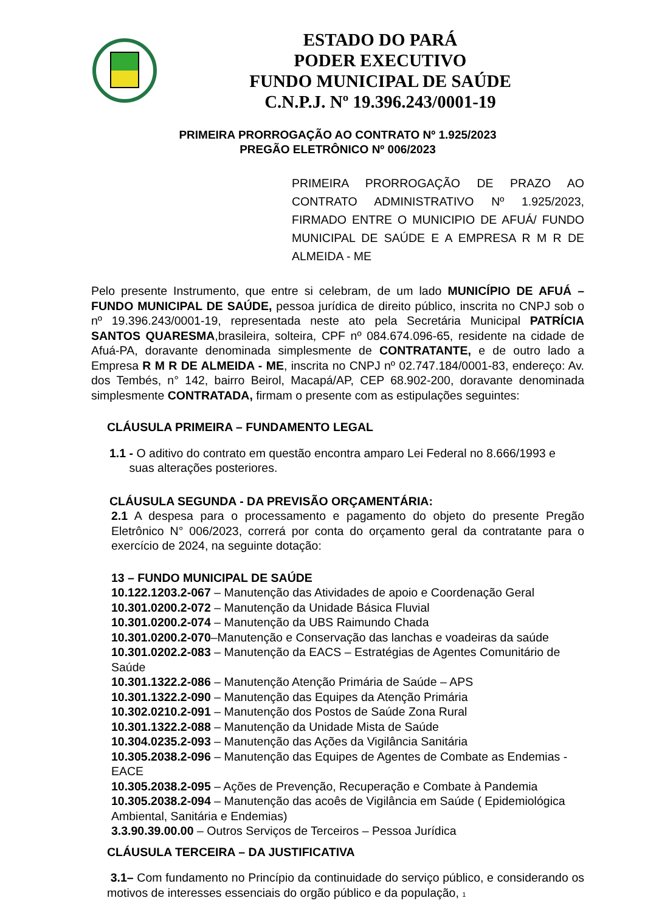ESTADO DO PARÁ
PODER EXECUTIVO
FUNDO MUNICIPAL DE SAÚDE
C.N.P.J. Nº 19.396.243/0001-19
PRIMEIRA PRORROGAÇÃO AO CONTRATO Nº 1.925/2023
PREGÃO ELETRÔNICO Nº 006/2023
PRIMEIRA PRORROGAÇÃO DE PRAZO AO CONTRATO ADMINISTRATIVO Nº 1.925/2023, FIRMADO ENTRE O MUNICIPIO DE AFUÁ/ FUNDO MUNICIPAL DE SAÚDE E A EMPRESA R M R DE ALMEIDA - ME
Pelo presente Instrumento, que entre si celebram, de um lado MUNICÍPIO DE AFUÁ – FUNDO MUNICIPAL DE SAÚDE, pessoa jurídica de direito público, inscrita no CNPJ sob o nº 19.396.243/0001-19, representada neste ato pela Secretária Municipal PATRÍCIA SANTOS QUARESMA,brasileira, solteira, CPF nº 084.674.096-65, residente na cidade de Afuá-PA, doravante denominada simplesmente de CONTRATANTE, e de outro lado a Empresa R M R DE ALMEIDA - ME, inscrita no CNPJ nº 02.747.184/0001-83, endereço: Av. dos Tembés, n° 142, bairro Beirol, Macapá/AP, CEP 68.902-200, doravante denominada simplesmente CONTRATADA, firmam o presente com as estipulações seguintes:
CLÁUSULA PRIMEIRA – FUNDAMENTO LEGAL
1.1 - O aditivo do contrato em questão encontra amparo Lei Federal no 8.666/1993 e
suas alterações posteriores.
CLÁUSULA SEGUNDA - DA PREVISÃO ORÇAMENTÁRIA:
2.1 A despesa para o processamento e pagamento do objeto do presente Pregão Eletrônico N° 006/2023, correrá por conta do orçamento geral da contratante para o exercício de 2024, na seguinte dotação:
13 – FUNDO MUNICIPAL DE SAÚDE
10.122.1203.2-067 – Manutenção das Atividades de apoio e Coordenação Geral
10.301.0200.2-072 – Manutenção da Unidade Básica Fluvial
10.301.0200.2-074 – Manutenção da UBS Raimundo Chada
10.301.0200.2-070–Manutenção e Conservação das lanchas e voadeiras da saúde
10.301.0202.2-083 – Manutenção da EACS – Estratégias de Agentes Comunitário de Saúde
10.301.1322.2-086 – Manutenção Atenção Primária de Saúde – APS
10.301.1322.2-090 – Manutenção das Equipes da Atenção Primária
10.302.0210.2-091 – Manutenção dos Postos de Saúde Zona Rural
10.301.1322.2-088 – Manutenção da Unidade Mista de Saúde
10.304.0235.2-093 – Manutenção das Ações da Vigilância Sanitária
10.305.2038.2-096 – Manutenção das Equipes de Agentes de Combate as Endemias - EACE
10.305.2038.2-095 – Ações de Prevenção, Recuperação e Combate à Pandemia
10.305.2038.2-094 – Manutenção das acoês de Vigilância em Saúde ( Epidemiológica Ambiental, Sanitária e Endemias)
3.3.90.39.00.00 – Outros Serviços de Terceiros – Pessoa Jurídica
CLÁUSULA TERCEIRA – DA JUSTIFICATIVA
3.1– Com fundamento no Princípio da continuidade do serviço público, e considerando os motivos de interesses essenciais do orgão público e da população, 1